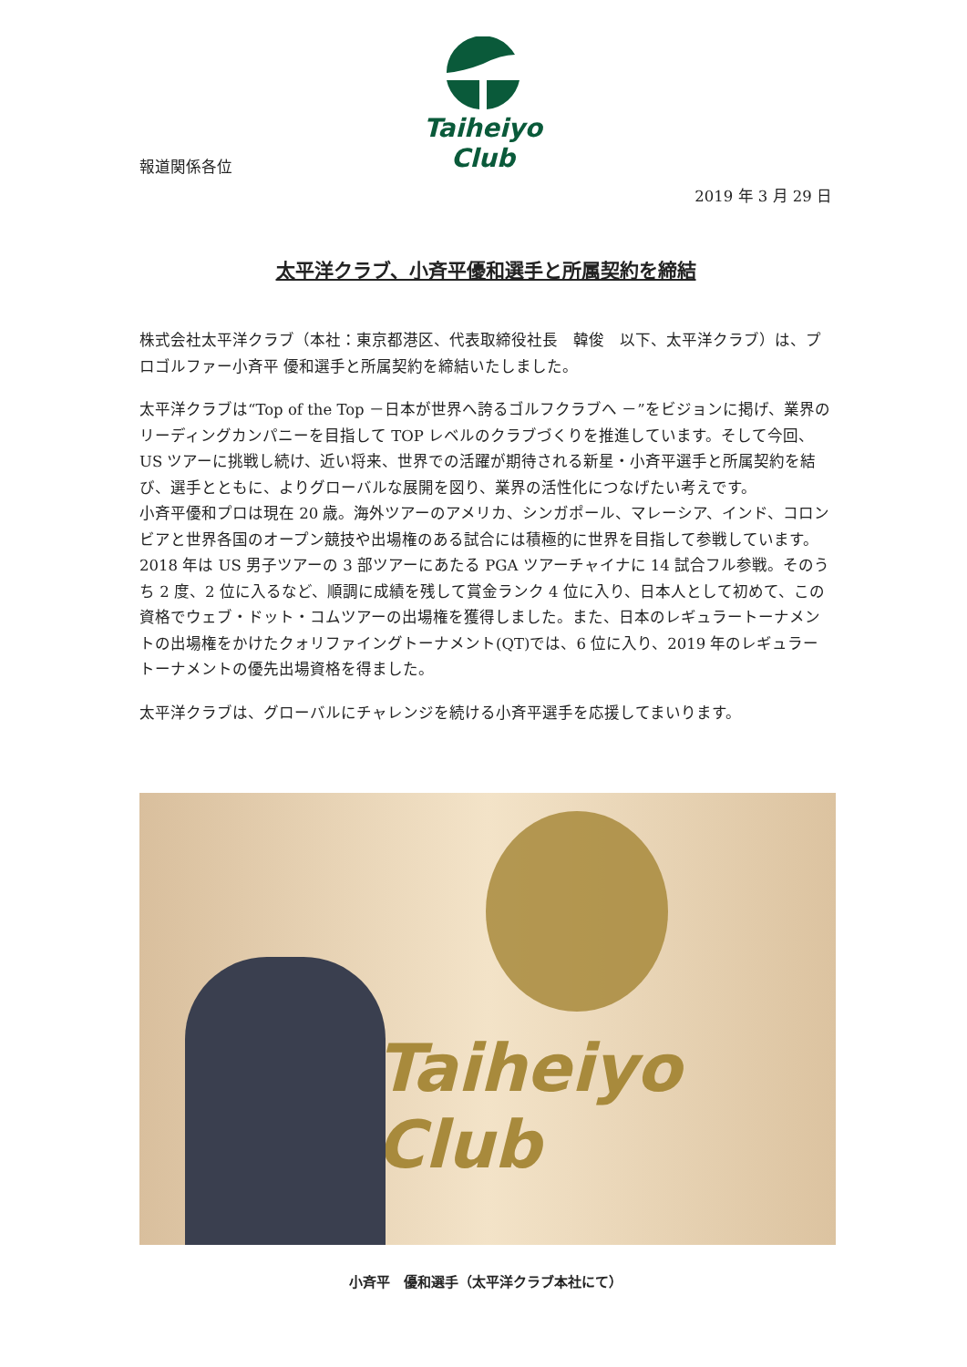Taiheiyo Club
報道関係各位
2019 年 3 月 29 日
太平洋クラブ、小斉平優和選手と所属契約を締結
株式会社太平洋クラブ（本社：東京都港区、代表取締役社長　韓俊　以下、太平洋クラブ）は、プロゴルファー小斉平 優和選手と所属契約を締結いたしました。
太平洋クラブは“Top of the Top －日本が世界へ誇るゴルフクラブへ －”をビジョンに掲げ、業界のリーディングカンパニーを目指して TOP レベルのクラブづくりを推進しています。そして今回、US ツアーに挑戦し続け、近い将来、世界での活躍が期待される新星・小斉平選手と所属契約を結び、選手とともに、よりグローバルな展開を図り、業界の活性化につなげたい考えです。
小斉平優和プロは現在 20 歳。海外ツアーのアメリカ、シンガポール、マレーシア、インド、コロンビアと世界各国のオープン競技や出場権のある試合には積極的に世界を目指して参戦しています。2018 年は US 男子ツアーの 3 部ツアーにあたる PGA ツアーチャイナに 14 試合フル参戦。そのうち 2 度、2 位に入るなど、順調に成績を残して賞金ランク 4 位に入り、日本人として初めて、この資格でウェブ・ドット・コムツアーの出場権を獲得しました。また、日本のレギュラートーナメントの出場権をかけたクォリファイングトーナメント(QT)では、6 位に入り、2019 年のレギュラートーナメントの優先出場資格を得ました。
太平洋クラブは、グローバルにチャレンジを続ける小斉平選手を応援してまいります。
Taiheiyo Club
小斉平　優和選手（太平洋クラブ本社にて）